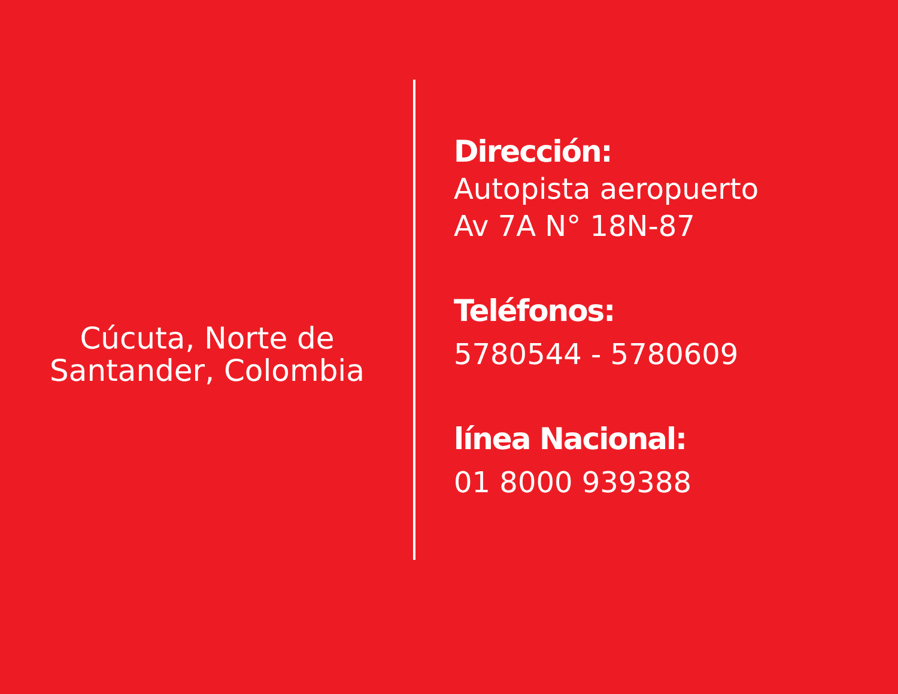Cúcuta, Norte de
Santander, Colombia
Dirección:
Autopista aeropuerto
Av 7A N° 18N-87
Teléfonos:
5780544 - 5780609
línea Nacional:
01 8000 939388